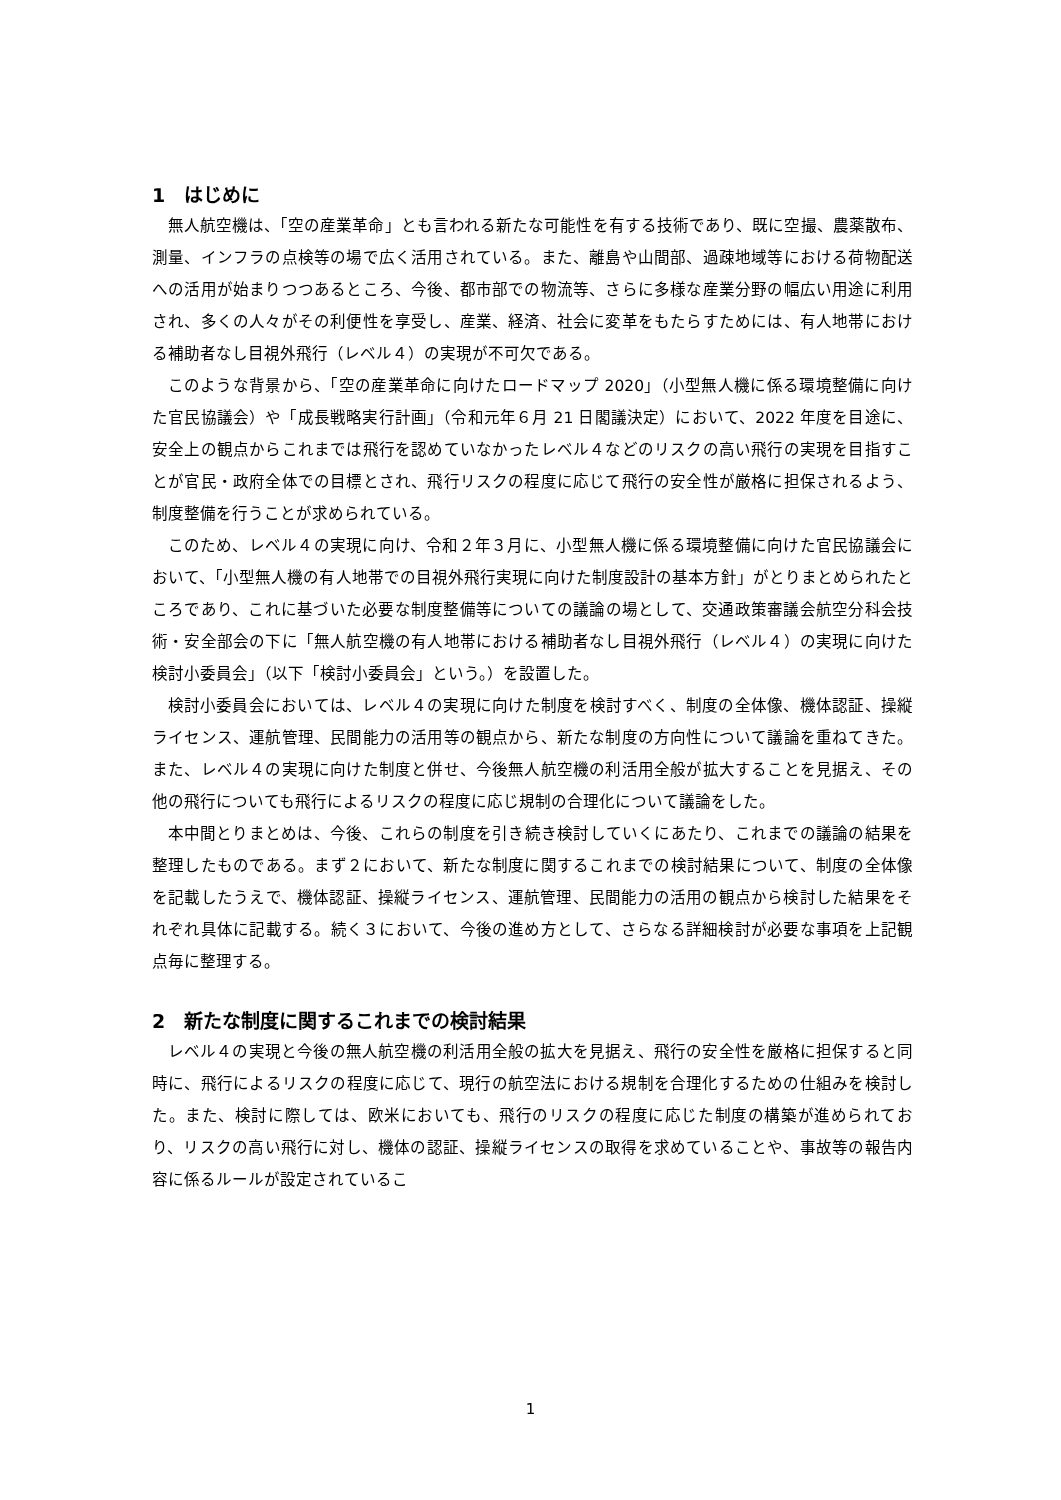1　はじめに
無人航空機は、「空の産業革命」とも言われる新たな可能性を有する技術であり、既に空撮、農薬散布、測量、インフラの点検等の場で広く活用されている。また、離島や山間部、過疎地域等における荷物配送への活用が始まりつつあるところ、今後、都市部での物流等、さらに多様な産業分野の幅広い用途に利用され、多くの人々がその利便性を享受し、産業、経済、社会に変革をもたらすためには、有人地帯における補助者なし目視外飛行（レベル４）の実現が不可欠である。
このような背景から、「空の産業革命に向けたロードマップ 2020」（小型無人機に係る環境整備に向けた官民協議会）や「成長戦略実行計画」（令和元年６月 21 日閣議決定）において、2022 年度を目途に、安全上の観点からこれまでは飛行を認めていなかったレベル４などのリスクの高い飛行の実現を目指すことが官民・政府全体での目標とされ、飛行リスクの程度に応じて飛行の安全性が厳格に担保されるよう、制度整備を行うことが求められている。
このため、レベル４の実現に向け、令和２年３月に、小型無人機に係る環境整備に向けた官民協議会において、「小型無人機の有人地帯での目視外飛行実現に向けた制度設計の基本方針」がとりまとめられたところであり、これに基づいた必要な制度整備等についての議論の場として、交通政策審議会航空分科会技術・安全部会の下に「無人航空機の有人地帯における補助者なし目視外飛行（レベル４）の実現に向けた検討小委員会」（以下「検討小委員会」という。）を設置した。
検討小委員会においては、レベル４の実現に向けた制度を検討すべく、制度の全体像、機体認証、操縦ライセンス、運航管理、民間能力の活用等の観点から、新たな制度の方向性について議論を重ねてきた。また、レベル４の実現に向けた制度と併せ、今後無人航空機の利活用全般が拡大することを見据え、その他の飛行についても飛行によるリスクの程度に応じ規制の合理化について議論をした。
本中間とりまとめは、今後、これらの制度を引き続き検討していくにあたり、これまでの議論の結果を整理したものである。まず２において、新たな制度に関するこれまでの検討結果について、制度の全体像を記載したうえで、機体認証、操縦ライセンス、運航管理、民間能力の活用の観点から検討した結果をそれぞれ具体に記載する。続く３において、今後の進め方として、さらなる詳細検討が必要な事項を上記観点毎に整理する。
2　新たな制度に関するこれまでの検討結果
レベル４の実現と今後の無人航空機の利活用全般の拡大を見据え、飛行の安全性を厳格に担保すると同時に、飛行によるリスクの程度に応じて、現行の航空法における規制を合理化するための仕組みを検討した。また、検討に際しては、欧米においても、飛行のリスクの程度に応じた制度の構築が進められており、リスクの高い飛行に対し、機体の認証、操縦ライセンスの取得を求めていることや、事故等の報告内容に係るルールが設定されているこ
1